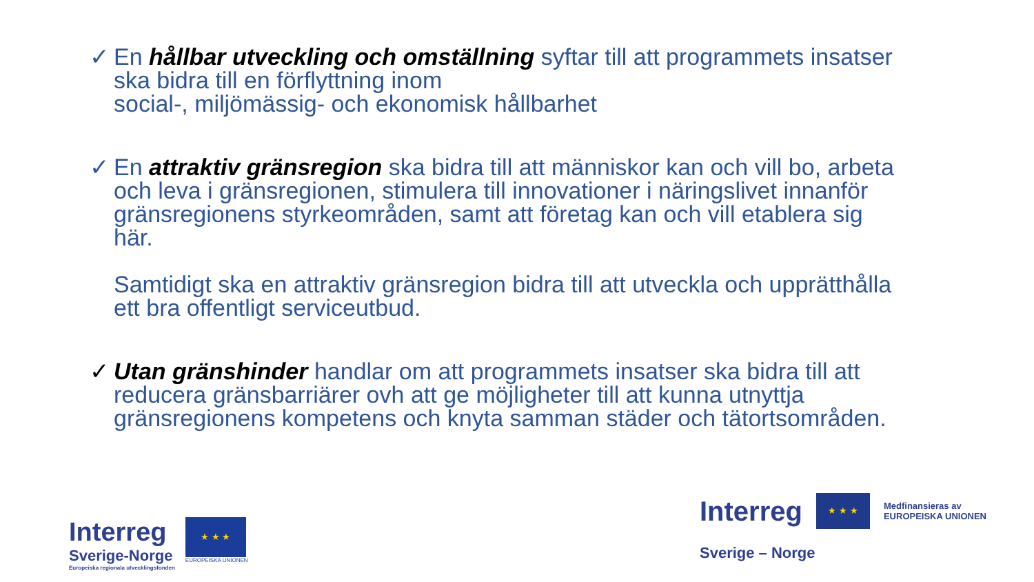✓ En hållbar utveckling och omställning syftar till att programmets insatser ska bidra till en förflyttning inom
social-, miljömässig- och ekonomisk hållbarhet
✓ En attraktiv gränsregion ska bidra till att människor kan och vill bo, arbeta och leva i gränsregionen, stimulera till innovationer i näringslivet innanför gränsregionens styrkeområden, samt att företag kan och vill etablera sig här.
Samtidigt ska en attraktiv gränsregion bidra till att utveckla och upprätthålla ett bra offentligt serviceutbud.
✓ Utan gränshinder handlar om att programmets insatser ska bidra till att reducera gränsbarriärer ovh att ge möjligheter till att kunna utnyttja gränsregionens kompetens och knyta samman städer och tätortsområden.
Interreg
Sverige-Norge
Europeiska regionala utvecklingsfonden
★ ★ ★
EUROPEISKA UNIONEN
Interreg
★ ★ ★
Medfinansieras av
EUROPEISKA UNIONEN
Sverige – Norge